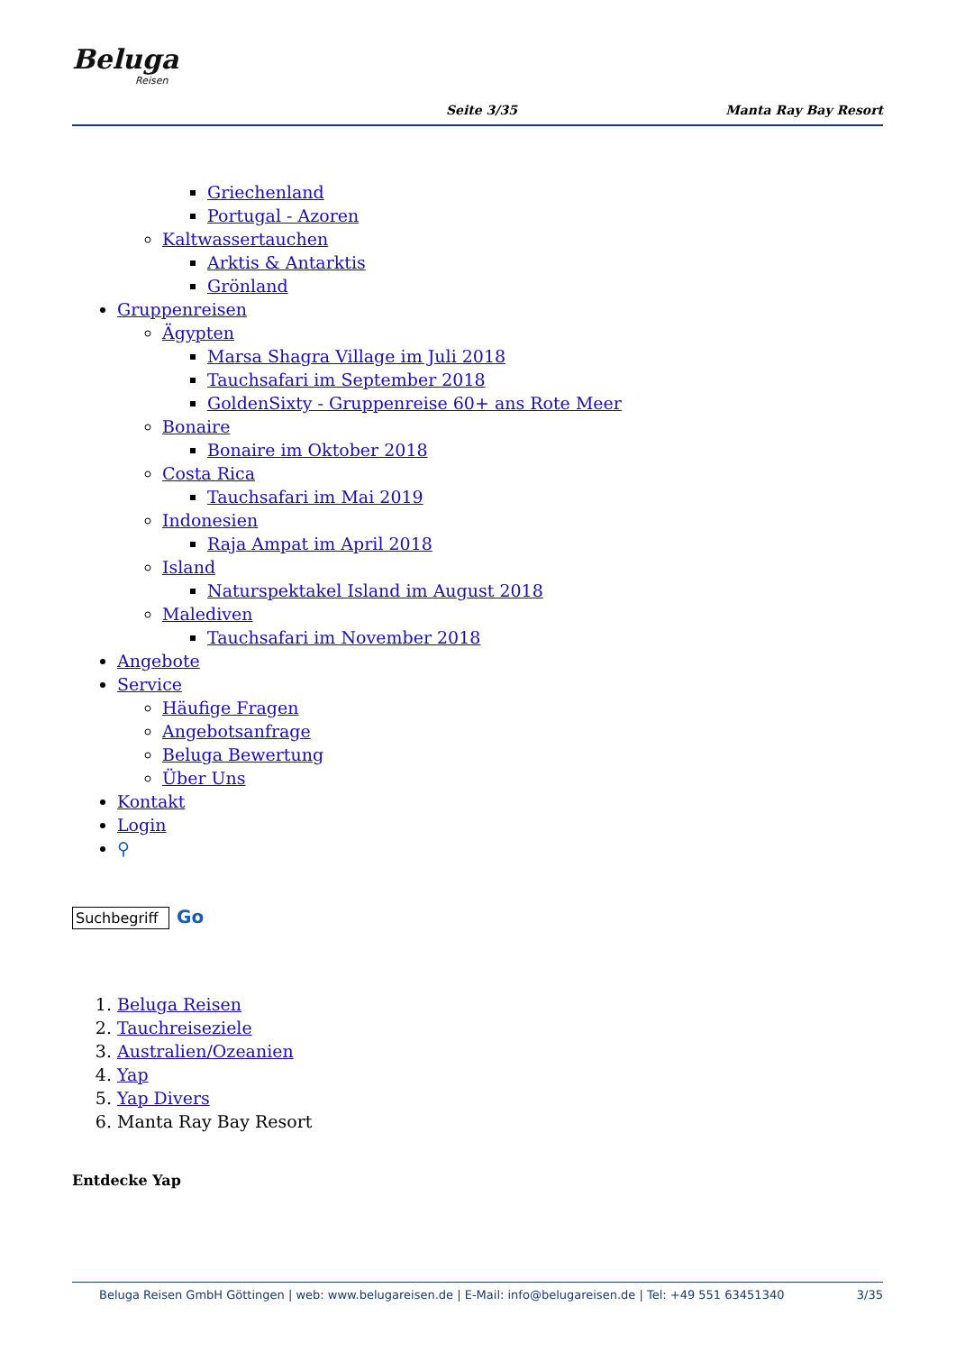Beluga
Reisen
Seite 3/35 Manta Ray Bay Resort
Griechenland
Portugal - Azoren
Kaltwassertauchen
Arktis & Antarktis
Grönland
Gruppenreisen
Ägypten
Marsa Shagra Village im Juli 2018
Tauchsafari im September 2018
GoldenSixty - Gruppenreise 60+ ans Rote Meer
Bonaire
Bonaire im Oktober 2018
Costa Rica
Tauchsafari im Mai 2019
Indonesien
Raja Ampat im April 2018
Island
Naturspektakel Island im August 2018
Malediven
Tauchsafari im November 2018
Angebote
Service
Häufige Fragen
Angebotsanfrage
Beluga Bewertung
Über Uns
Kontakt
Login
⚲
Go
1. Beluga Reisen
2. Tauchreiseziele
3. Australien/Ozeanien
4. Yap
5. Yap Divers
6. Manta Ray Bay Resort
Entdecke Yap
Beluga Reisen GmbH Göttingen | web: www.belugareisen.de | E-Mail: info@belugareisen.de | Tel: +49 551 63451340 3/35